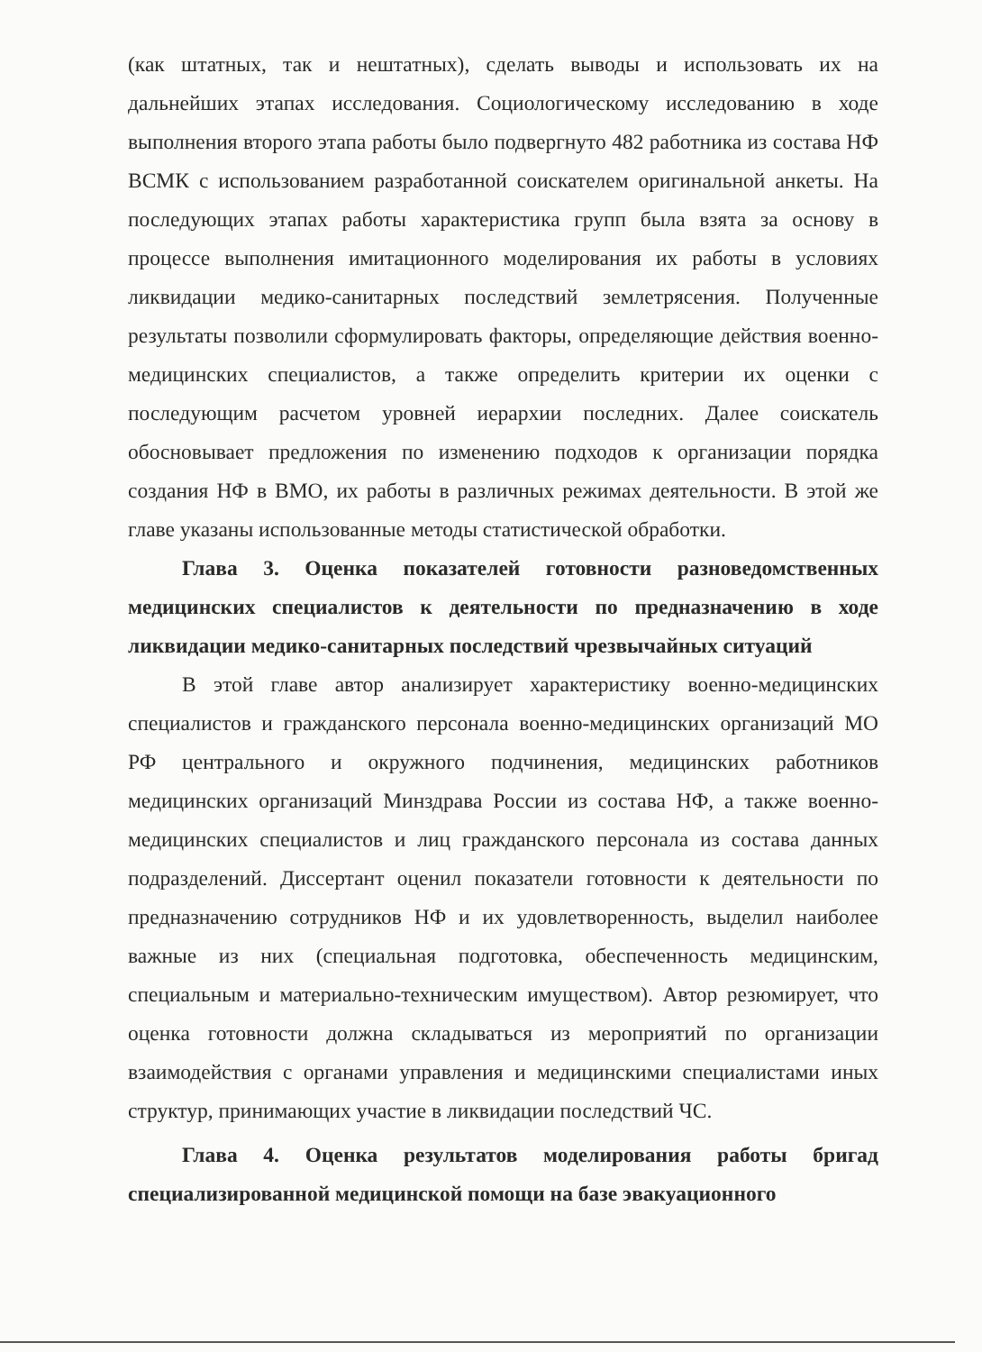(как штатных, так и нештатных), сделать выводы и использовать их на дальнейших этапах исследования. Социологическому исследованию в ходе выполнения второго этапа работы было подвергнуто 482 работника из состава НФ ВСМК с использованием разработанной соискателем оригинальной анкеты. На последующих этапах работы характеристика групп была взята за основу в процессе выполнения имитационного моделирования их работы в условиях ликвидации медико-санитарных последствий землетрясения. Полученные результаты позволили сформулировать факторы, определяющие действия военно-медицинских специалистов, а также определить критерии их оценки с последующим расчетом уровней иерархии последних. Далее соискатель обосновывает предложения по изменению подходов к организации порядка создания НФ в ВМО, их работы в различных режимах деятельности. В этой же главе указаны использованные методы статистической обработки.
Глава 3. Оценка показателей готовности разноведомственных медицинских специалистов к деятельности по предназначению в ходе ликвидации медико-санитарных последствий чрезвычайных ситуаций
В этой главе автор анализирует характеристику военно-медицинских специалистов и гражданского персонала военно-медицинских организаций МО РФ центрального и окружного подчинения, медицинских работников медицинских организаций Минздрава России из состава НФ, а также военно-медицинских специалистов и лиц гражданского персонала из состава данных подразделений. Диссертант оценил показатели готовности к деятельности по предназначению сотрудников НФ и их удовлетворенность, выделил наиболее важные из них (специальная подготовка, обеспеченность медицинским, специальным и материально-техническим имуществом). Автор резюмирует, что оценка готовности должна складываться из мероприятий по организации взаимодействия с органами управления и медицинскими специалистами иных структур, принимающих участие в ликвидации последствий ЧС.
Глава 4. Оценка результатов моделирования работы бригад специализированной медицинской помощи на базе эвакуационного